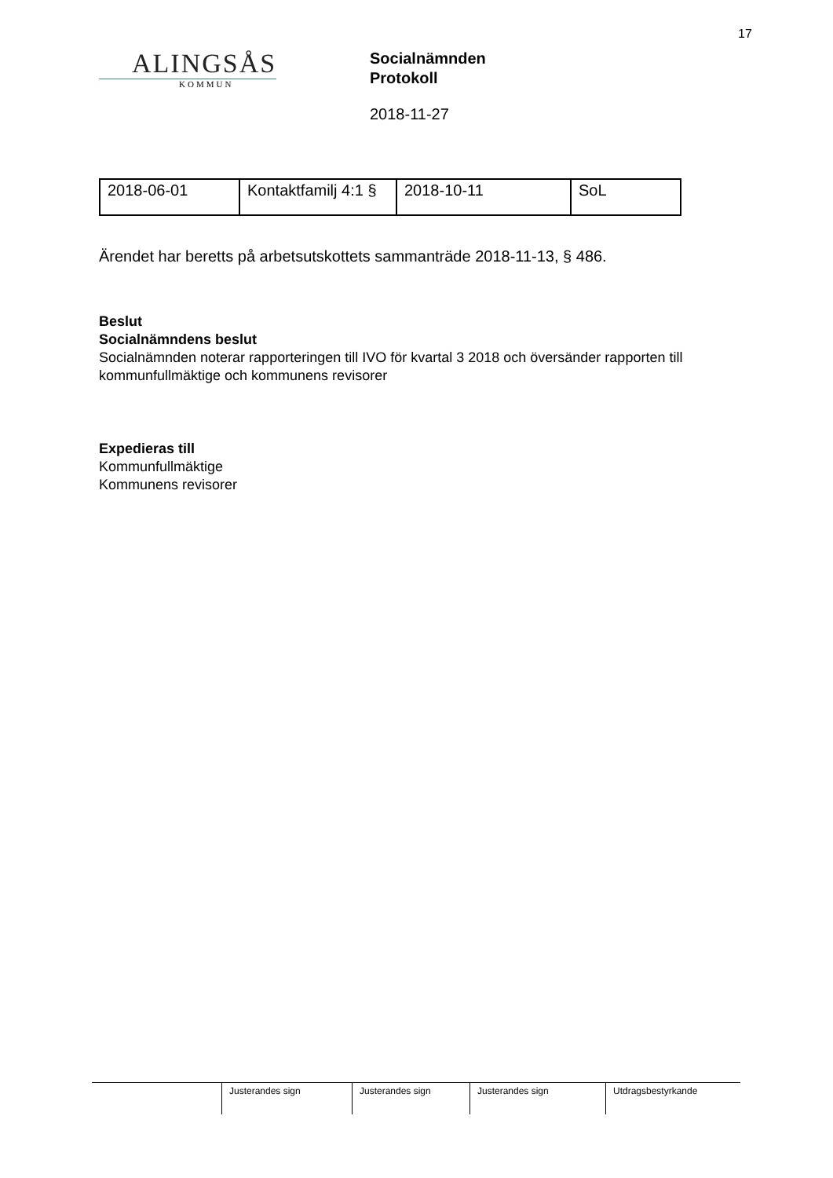17
ALINGSÅS
KOMMUN
Socialnämnden
Protokoll
2018-11-27
| 2018-06-01 | Kontaktfamilj 4:1 § | 2018-10-11 | SoL |
Ärendet har beretts på arbetsutskottets sammanträde 2018-11-13, § 486.
Beslut
Socialnämndens beslut
Socialnämnden noterar rapporteringen till IVO för kvartal 3 2018 och översänder rapporten till kommunfullmäktige och kommunens revisorer
Expedieras till
Kommunfullmäktige
Kommunens revisorer
Justerandes sign Justerandes sign Justerandes sign Utdragsbestyrkande